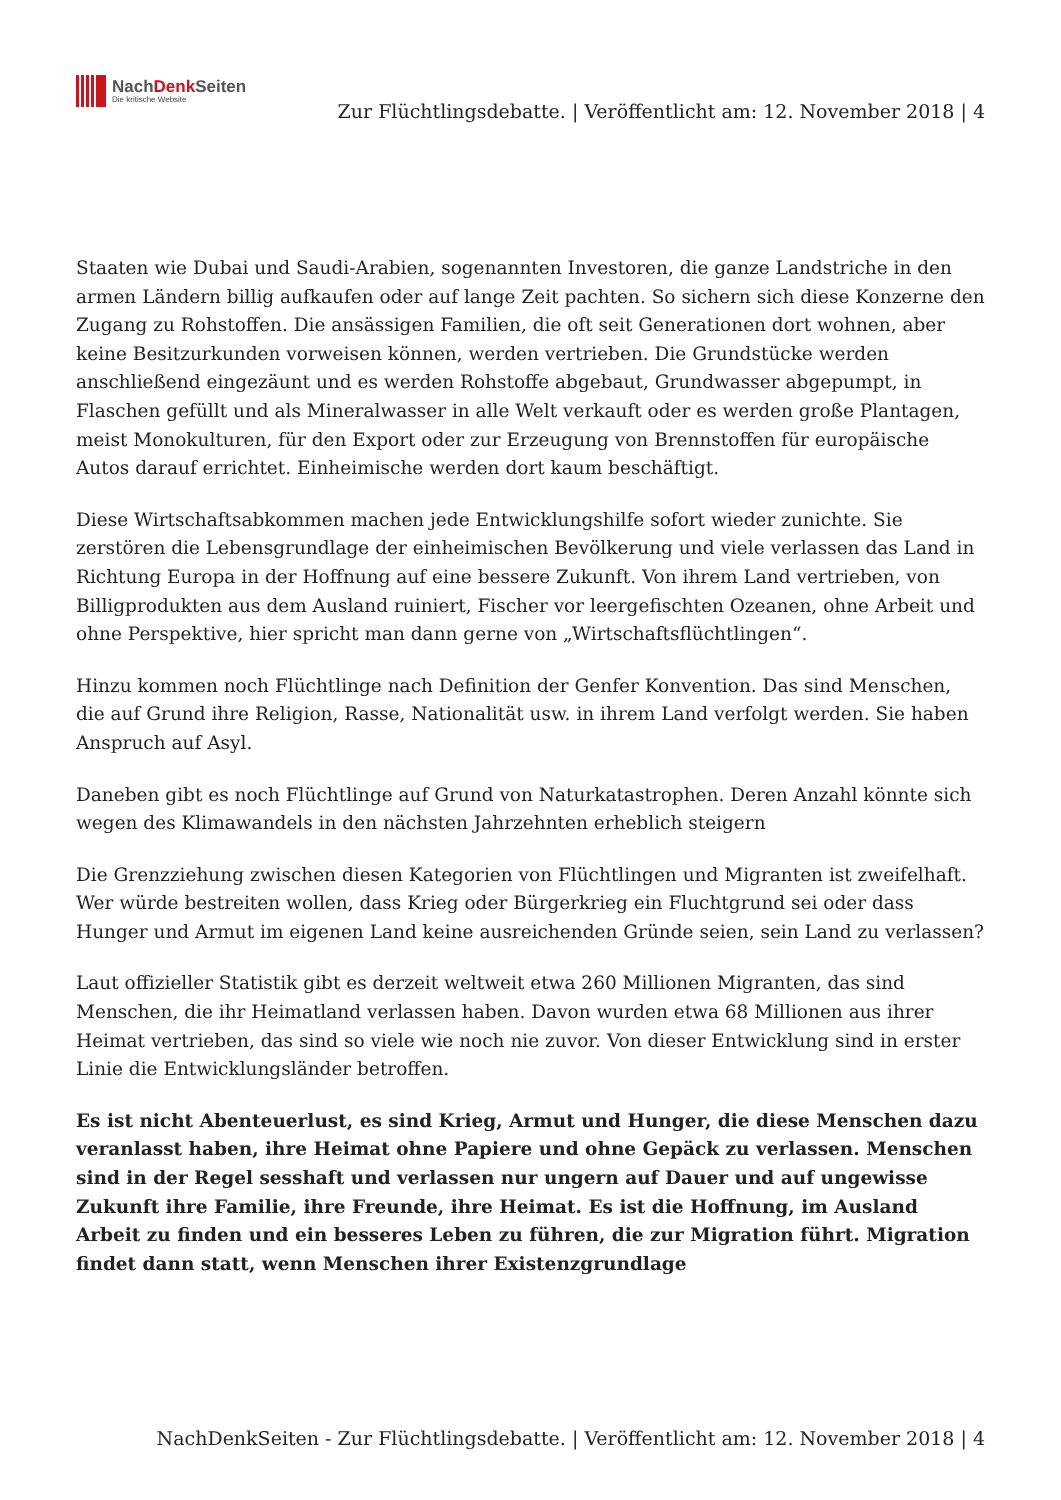NachDenk Seiten
Die kritische Website
Zur Flüchtlingsdebatte. | Veröffentlicht am: 12. November 2018 | 4
Staaten wie Dubai und Saudi-Arabien, sogenannten Investoren, die ganze Landstriche in den armen Ländern billig aufkaufen oder auf lange Zeit pachten. So sichern sich diese Konzerne den Zugang zu Rohstoffen. Die ansässigen Familien, die oft seit Generationen dort wohnen, aber keine Besitzurkunden vorweisen können, werden vertrieben. Die Grundstücke werden anschließend eingezäunt und es werden Rohstoffe abgebaut, Grundwasser abgepumpt, in Flaschen gefüllt und als Mineralwasser in alle Welt verkauft oder es werden große Plantagen, meist Monokulturen, für den Export oder zur Erzeugung von Brennstoffen für europäische Autos darauf errichtet. Einheimische werden dort kaum beschäftigt.
Diese Wirtschaftsabkommen machen jede Entwicklungshilfe sofort wieder zunichte. Sie zerstören die Lebensgrundlage der einheimischen Bevölkerung und viele verlassen das Land in Richtung Europa in der Hoffnung auf eine bessere Zukunft. Von ihrem Land vertrieben, von Billigprodukten aus dem Ausland ruiniert, Fischer vor leergefischten Ozeanen, ohne Arbeit und ohne Perspektive, hier spricht man dann gerne von „Wirtschaftsflüchtlingen“.
Hinzu kommen noch Flüchtlinge nach Definition der Genfer Konvention. Das sind Menschen, die auf Grund ihre Religion, Rasse, Nationalität usw. in ihrem Land verfolgt werden. Sie haben Anspruch auf Asyl.
Daneben gibt es noch Flüchtlinge auf Grund von Naturkatastrophen. Deren Anzahl könnte sich wegen des Klimawandels in den nächsten Jahrzehnten erheblich steigern
Die Grenzziehung zwischen diesen Kategorien von Flüchtlingen und Migranten ist zweifelhaft. Wer würde bestreiten wollen, dass Krieg oder Bürgerkrieg ein Fluchtgrund sei oder dass Hunger und Armut im eigenen Land keine ausreichenden Gründe seien, sein Land zu verlassen?
Laut offizieller Statistik gibt es derzeit weltweit etwa 260 Millionen Migranten, das sind Menschen, die ihr Heimatland verlassen haben. Davon wurden etwa 68 Millionen aus ihrer Heimat vertrieben, das sind so viele wie noch nie zuvor. Von dieser Entwicklung sind in erster Linie die Entwicklungsländer betroffen.
Es ist nicht Abenteuerlust, es sind Krieg, Armut und Hunger, die diese Menschen dazu veranlasst haben, ihre Heimat ohne Papiere und ohne Gepäck zu verlassen. Menschen sind in der Regel sesshaft und verlassen nur ungern auf Dauer und auf ungewisse Zukunft ihre Familie, ihre Freunde, ihre Heimat. Es ist die Hoffnung, im Ausland Arbeit zu finden und ein besseres Leben zu führen, die zur Migration führt. Migration findet dann statt, wenn Menschen ihrer Existenzgrundlage
NachDenkSeiten - Zur Flüchtlingsdebatte. | Veröffentlicht am: 12. November 2018 | 4